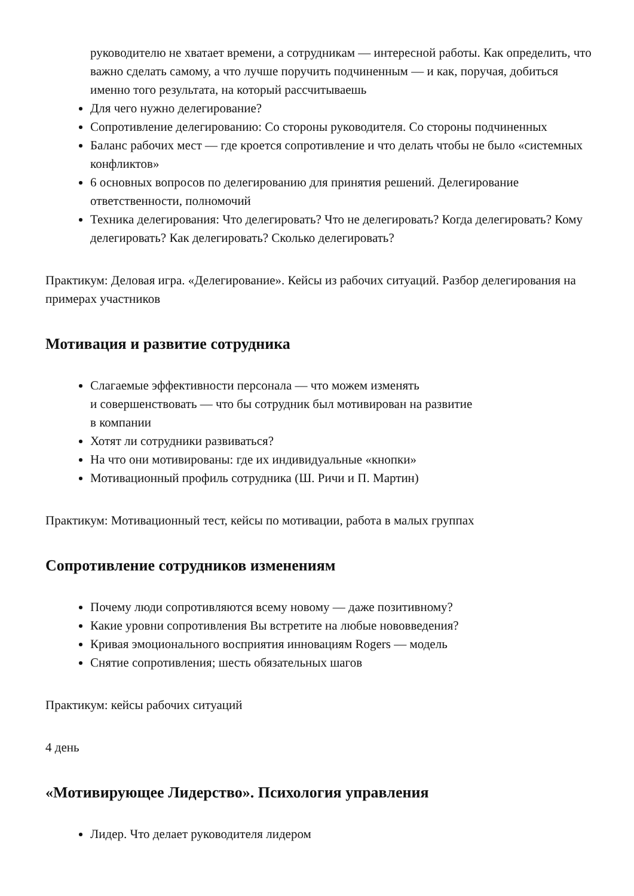руководителю не хватает времени, а сотрудникам — интересной работы. Как определить, что важно сделать самому, а что лучше поручить подчиненным — и как, поручая, добиться именно того результата, на который рассчитываешь
Для чего нужно делегирование?
Сопротивление делегированию: Со стороны руководителя. Со стороны подчиненных
Баланс рабочих мест — где кроется сопротивление и что делать чтобы не было «системных конфликтов»
6 основных вопросов по делегированию для принятия решений. Делегирование ответственности, полномочий
Техника делегирования: Что делегировать? Что не делегировать? Когда делегировать? Кому делегировать? Как делегировать? Сколько делегировать?
Практикум: Деловая игра. «Делегирование». Кейсы из рабочих ситуаций. Разбор делегирования на примерах участников
Мотивация и развитие сотрудника
Слагаемые эффективности персонала — что можем изменять
и совершенствовать — что бы сотрудник был мотивирован на развитие
в компании
Хотят ли сотрудники развиваться?
На что они мотивированы: где их индивидуальные «кнопки»
Мотивационный профиль сотрудника (Ш. Ричи и П. Мартин)
Практикум: Мотивационный тест, кейсы по мотивации, работа в малых группах
Сопротивление сотрудников изменениям
Почему люди сопротивляются всему новому — даже позитивному?
Какие уровни сопротивления Вы встретите на любые нововведения?
Кривая эмоционального восприятия инновациям Rogers — модель
Снятие сопротивления; шесть обязательных шагов
Практикум: кейсы рабочих ситуаций
4 день
«Мотивирующее Лидерство». Психология управления
Лидер. Что делает руководителя лидером